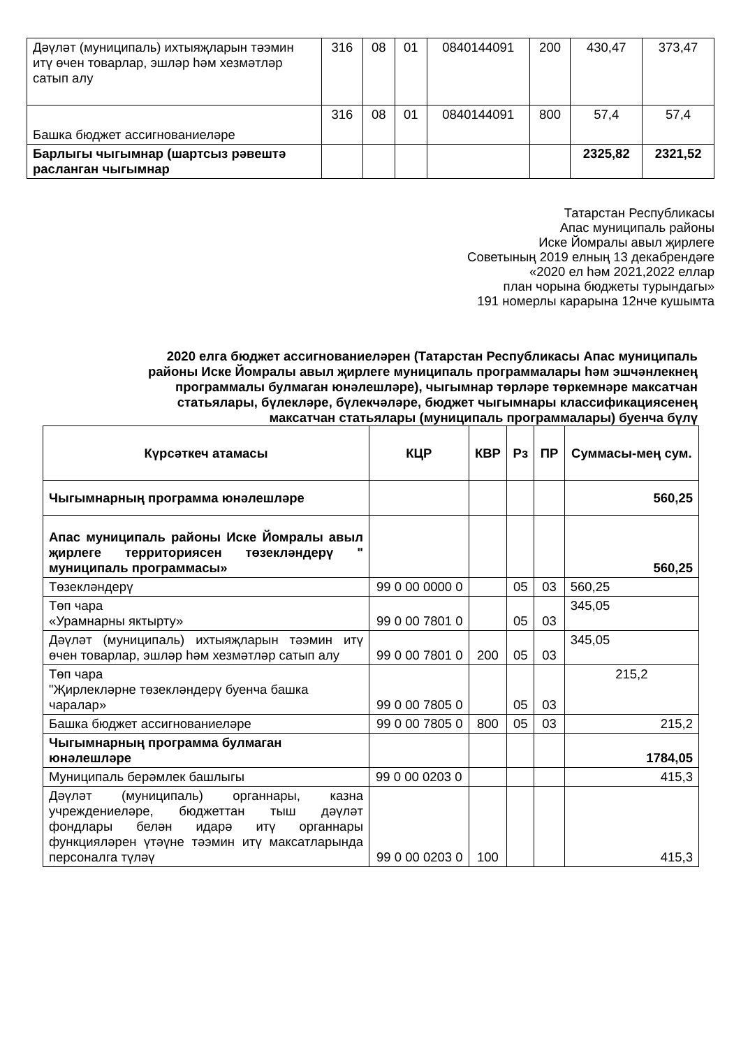| Дәүләт (муниципаль) ихтыяҗларын тәэмин итү өчен товарлар, эшләр һәм хезмәтләр сатып алу | 316 | 08 | 01 | 0840144091 | 200 | 430,47 | 373,47 |
| Башка бюджет ассигнованиеләре | 316 | 08 | 01 | 0840144091 | 800 | 57,4 | 57,4 |
| Барлыгы чыгымнар (шартсыз рәвештә расланган чыгымнар | | | | | | 2325,82 | 2321,52 |
Татарстан Республикасы
Апас муниципаль районы
Иске Йомралы авыл җирлеге
Советының 2019 елның 13 декабрендәге
«2020 ел һәм 2021,2022 еллар
план чорына бюджеты турындагы»
191 номерлы карарына 12нче кушымта
2020 елга бюджет ассигнованиеләрен (Татарстан Республикасы Апас муниципаль
районы Иске Йомралы авыл җирлеге муниципаль программалары һәм эшчәнлекнең
программалы булмаган юнәлешләре), чыгымнар төрләре төркемнәре максатчан
статьялары, бүлекләре, бүлекчәләре, бюджет чыгымнары классификациясенең
максатчан статьялары (муниципаль программалары) буенча бүлү
| Күрсәткеч атамасы | КЦР | КВР | Рз | ПР | Суммасы-мең сум. |
| --- | --- | --- | --- | --- | --- |
| Чыгымнарның программа юнәлешләре | | | | | 560,25 |
| Апас муниципаль районы Иске Йомралы авыл җирлеге территориясен төзекләндерү " муниципаль программасы» | | | | | 560,25 |
| Төзекләндерү | 99 0 00 0000 0 | | 05 | 03 | 560,25 |
| Төп чара «Урамнарны яктырту» | 99 0 00 7801 0 | | 05 | 03 | 345,05 |
| Дәүләт (муниципаль) ихтыяҗларын тәэмин итү өчен товарлар, эшләр һәм хезмәтләр сатып алу | 99 0 00 7801 0 | 200 | 05 | 03 | 345,05 |
| Төп чара "Җирлекләрне төзекләндерү буенча башка чаралар» | 99 0 00 7805 0 | | 05 | 03 | 215,2 |
| Башка бюджет ассигнованиеләре | 99 0 00 7805 0 | 800 | 05 | 03 | 215,2 |
| Чыгымнарның программа булмаган юнәлешләре | | | | | 1784,05 |
| Муниципаль берәмлек башлыгы | 99 0 00 0203 0 | | | | 415,3 |
| Дәүләт (муниципаль) органнары, казна учреждениеләре, бюджеттан тыш дәүләт фондлары белән идарә итү органнары функцияләрен үтәүне тәэмин итү максатларында персоналга түләү | 99 0 00 0203 0 | 100 | | | 415,3 |